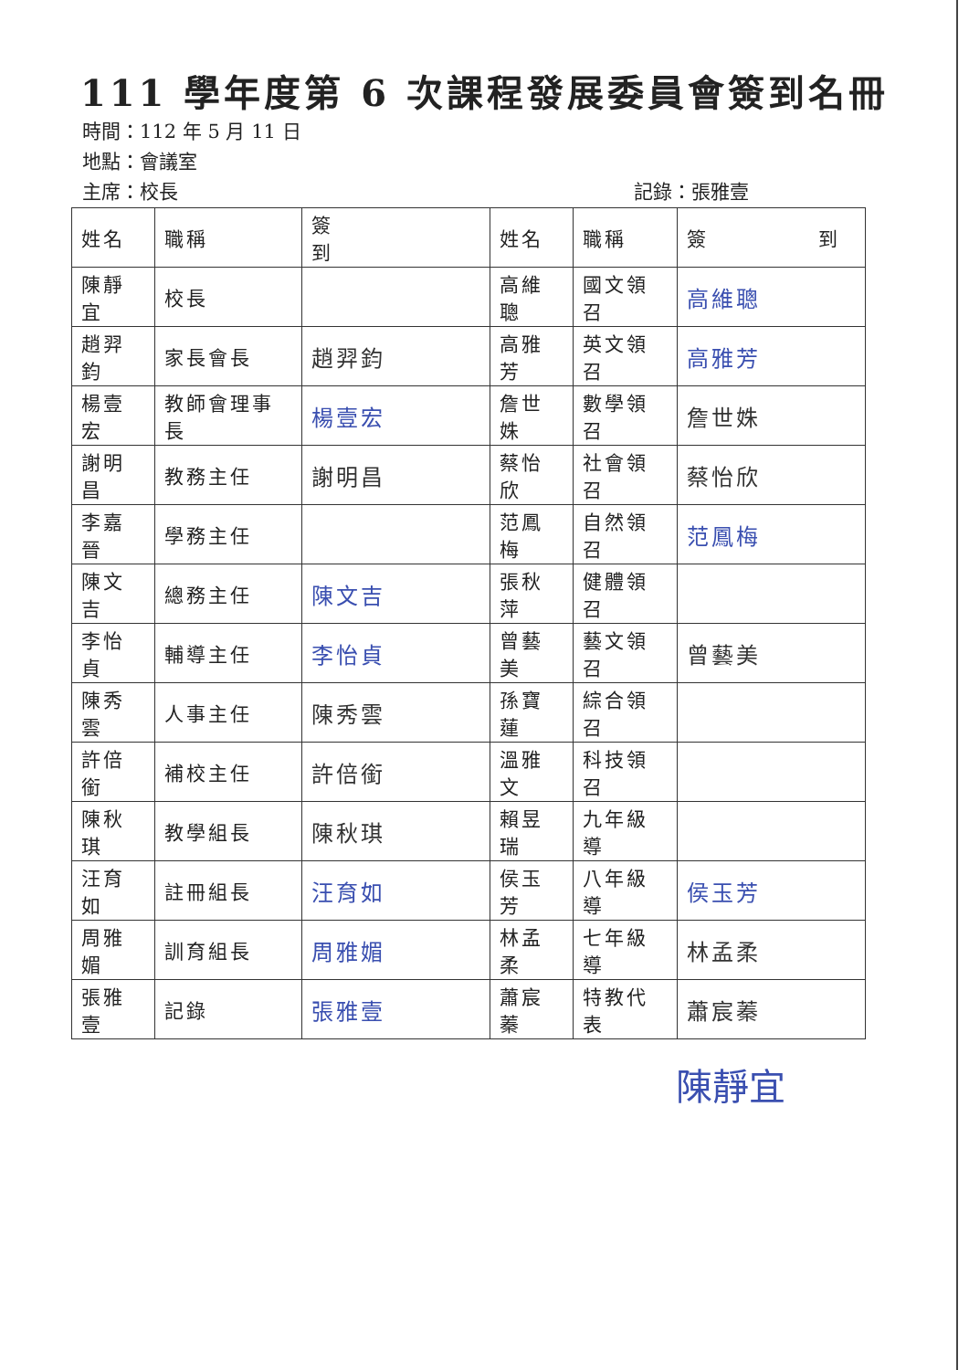111 學年度第 6 次課程發展委員會簽到名冊
時間：112 年 5 月 11 日
地點：會議室
主席：校長 記錄：張雅壹
| 姓名 | 職稱 | 簽 到 | 姓名 | 職稱 | 簽 到 |
| --- | --- | --- | --- | --- | --- |
| 陳靜宜 | 校長 | | 高維聰 | 國文領召 | 高維聰 |
| 趙羿鈞 | 家長會長 | 趙羿鈞 | 高雅芳 | 英文領召 | 高雅芳 |
| 楊壹宏 | 教師會理事長 | 楊壹宏 | 詹世姝 | 數學領召 | 詹世姝 |
| 謝明昌 | 教務主任 | 謝明昌 | 蔡怡欣 | 社會領召 | 蔡怡欣 |
| 李嘉晉 | 學務主任 | | 范鳳梅 | 自然領召 | 范鳳梅 |
| 陳文吉 | 總務主任 | 陳文吉 | 張秋萍 | 健體領召 | |
| 李怡貞 | 輔導主任 | 李怡貞 | 曾藝美 | 藝文領召 | 曾藝美 |
| 陳秀雲 | 人事主任 | 陳秀雲 | 孫寶蓮 | 綜合領召 | |
| 許倍銜 | 補校主任 | 許倍銜 | 溫雅文 | 科技領召 | |
| 陳秋琪 | 教學組長 | 陳秋琪 | 賴昱瑞 | 九年級導 | |
| 汪育如 | 註冊組長 | 汪育如 | 侯玉芳 | 八年級導 | 侯玉芳 |
| 周雅媚 | 訓育組長 | 周雅媚 | 林孟柔 | 七年級導 | 林孟柔 |
| 張雅壹 | 記錄 | 張雅壹 | 蕭宸蓁 | 特教代表 | 蕭宸蓁 |
陳靜宜